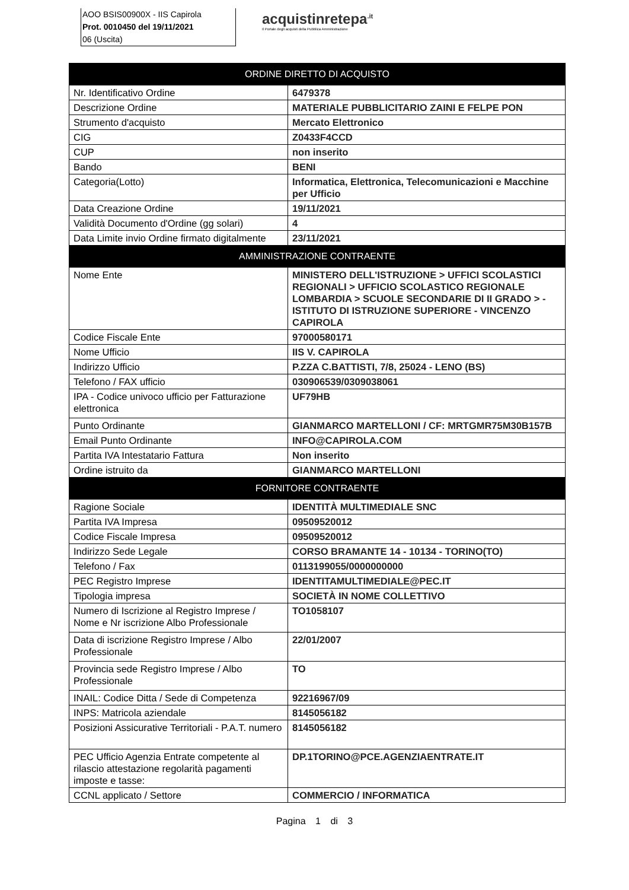AOO BSIS00900X - IIS Capirola
Prot. 0010450 del 19/11/2021
06 (Uscita)
acquistinretepa<sup>.it</sup>
Il Portale degli acquisti della Pubblica Amministrazione
| ORDINE DIRETTO DI ACQUISTO | |
| --- | --- |
| Nr. Identificativo Ordine | 6479378 |
| Descrizione Ordine | MATERIALE PUBBLICITARIO ZAINI E FELPE PON |
| Strumento d'acquisto | Mercato Elettronico |
| CIG | Z0433F4CCD |
| CUP | non inserito |
| Bando | BENI |
| Categoria(Lotto) | Informatica, Elettronica, Telecomunicazioni e Macchine per Ufficio |
| Data Creazione Ordine | 19/11/2021 |
| Validità Documento d'Ordine (gg solari) | 4 |
| Data Limite invio Ordine firmato digitalmente | 23/11/2021 |
| AMMINISTRAZIONE CONTRAENTE | |
| Nome Ente | MINISTERO DELL'ISTRUZIONE > UFFICI SCOLASTICI REGIONALI > UFFICIO SCOLASTICO REGIONALE LOMBARDIA > SCUOLE SECONDARIE DI II GRADO > -ISTITUTO DI ISTRUZIONE SUPERIORE - VINCENZO CAPIROLA |
| Codice Fiscale Ente | 97000580171 |
| Nome Ufficio | IIS V. CAPIROLA |
| Indirizzo Ufficio | P.ZZA C.BATTISTI, 7/8, 25024 - LENO (BS) |
| Telefono / FAX ufficio | 030906539/0309038061 |
| IPA - Codice univoco ufficio per Fatturazione elettronica | UF79HB |
| Punto Ordinante | GIANMARCO MARTELLONI / CF: MRTGMR75M30B157B |
| Email Punto Ordinante | INFO@CAPIROLA.COM |
| Partita IVA Intestatario Fattura | Non inserito |
| Ordine istruito da | GIANMARCO MARTELLONI |
| FORNITORE CONTRAENTE | |
| Ragione Sociale | IDENTITÀ MULTIMEDIALE SNC |
| Partita IVA Impresa | 09509520012 |
| Codice Fiscale Impresa | 09509520012 |
| Indirizzo Sede Legale | CORSO BRAMANTE 14 - 10134 - TORINO(TO) |
| Telefono / Fax | 0113199055/0000000000 |
| PEC Registro Imprese | IDENTITAMULTIMEDIALE@PEC.IT |
| Tipologia impresa | SOCIETÀ IN NOME COLLETTIVO |
| Numero di Iscrizione al Registro Imprese / Nome e Nr iscrizione Albo Professionale | TO1058107 |
| Data di iscrizione Registro Imprese / Albo Professionale | 22/01/2007 |
| Provincia sede Registro Imprese / Albo Professionale | TO |
| INAIL: Codice Ditta / Sede di Competenza | 92216967/09 |
| INPS: Matricola aziendale | 8145056182 |
| Posizioni Assicurative Territoriali - P.A.T. numero | 8145056182 |
| PEC Ufficio Agenzia Entrate competente al rilascio attestazione regolarità pagamenti imposte e tasse: | DP.1TORINO@PCE.AGENZIAENTRATE.IT |
| CCNL applicato / Settore | COMMERCIO / INFORMATICA |
Pagina 1 di 3